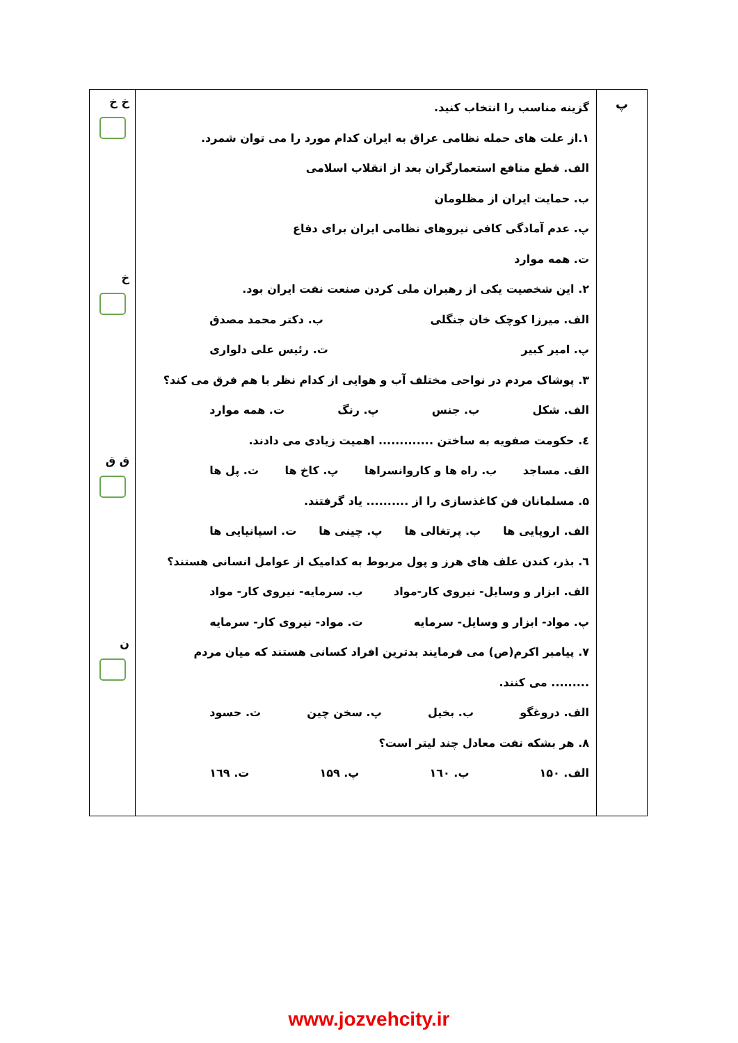| پ | گزینه مناسب را انتخاب کنید. ۱.از علت های حمله نظامی عراق به ایران کدام مورد را می توان شمرد. الف. قطع منافع استعمارگران بعد از انقلاب اسلامی ب. حمایت ایران از مظلومان پ. عدم آمادگی کافی نیروهای نظامی ایران برای دفاع ت. همه موارد ۲. این شخصیت یکی از رهبران ملی کردن صنعت نفت ایران بود. الف. میرزا کوچک خان جنگلی ب. دکتر محمد مصدق پ. امیر کبیر ت. رئیس علی دلواری ۳. پوشاک مردم در نواحی مختلف آب و هوایی از کدام نظر با هم فرق می کند؟ الف. شکل ب. جنس پ. رنگ ت. همه موارد ٤. حکومت صفویه به ساختن ............. اهمیت زیادی می دادند. الف. مساجد ب. راه ها و کاروانسراها پ. کاخ ها ت. پل ها ۵. مسلمانان فن کاغذسازی را از .......... یاد گرفتند. الف. اروپایی ها ب. پرتغالی ها پ. چینی ها ت. اسپانیایی ها ٦. بذر، کندن علف های هرز و پول مربوط به کدامیک از عوامل انسانی هستند؟ الف. ابزار و وسایل- نیروی کار-مواد ب. سرمایه- نیروی کار- مواد پ. مواد- ابزار و وسایل- سرمایه ت. مواد- نیروی کار- سرمایه ۷. پیامبر اکرم(ص) می فرمایند بدترین افراد کسانی هستند که میان مردم ......... می کنند. الف. دروغگو ب. بخیل پ. سخن چین ت. حسود ۸. هر بشکه نفت معادل چند لیتر است؟ الف. ۱۵۰ ب. ۱٦۰ پ. ۱۵۹ ت. ۱٦۹ | خ خ خ ق ق ن |
www.jozvehcity.ir